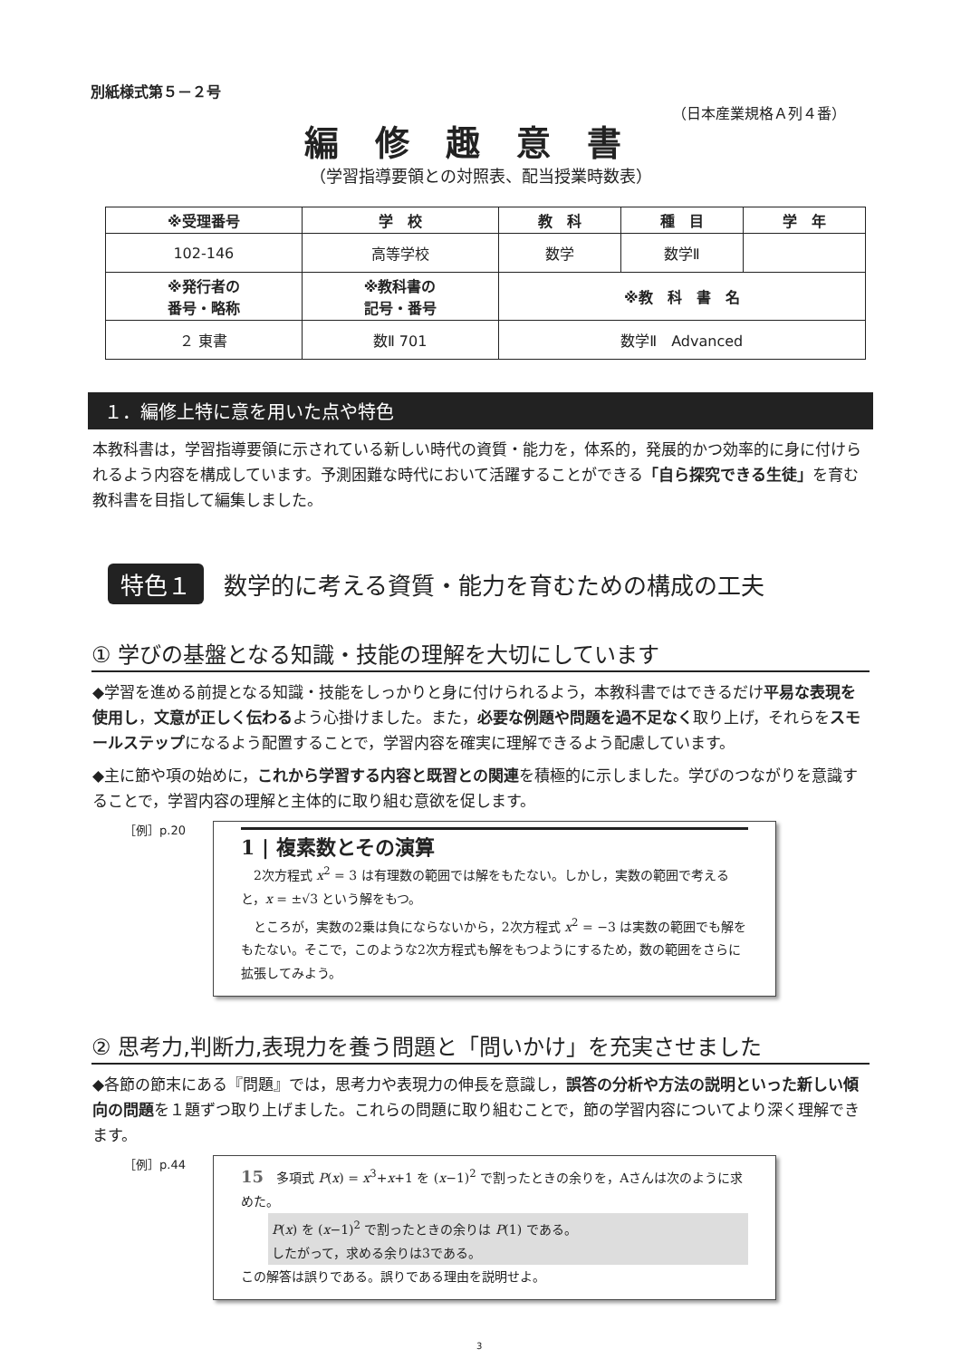別紙様式第５－２号
（日本産業規格Ａ列４番）
編修趣意書
（学習指導要領との対照表、配当授業時数表）
| ※受理番号 | 学 校 | 教 科 | 種 目 | 学 年 |
| --- | --- | --- | --- | --- |
| 102-146 | 高等学校 | 数学 | 数学Ⅱ | |
| ※発行者の 番号・略称 | ※教科書の 記号・番号 | ※教 科 書 名 | | |
| ２ 東書 | 数Ⅱ 701 | 数学Ⅱ Advanced | | |
１．編修上特に意を用いた点や特色
本教科書は，学習指導要領に示されている新しい時代の資質・能力を，体系的，発展的かつ効率的に身に付けられるよう内容を構成しています。予測困難な時代において活躍することができる「自ら探究できる生徒」を育む教科書を目指して編集しました。
特色１ 数学的に考える資質・能力を育むための構成の工夫
① 学びの基盤となる知識・技能の理解を大切にしています
◆学習を進める前提となる知識・技能をしっかりと身に付けられるよう，本教科書ではできるだけ平易な表現を使用し，文意が正しく伝わるよう心掛けました。また，必要な例題や問題を過不足なく取り上げ，それらをスモールステップになるよう配置することで，学習内容を確実に理解できるよう配慮しています。
◆主に節や項の始めに，これから学習する内容と既習との関連を積極的に示しました。学びのつながりを意識することで，学習内容の理解と主体的に取り組む意欲を促します。
［例］p.20
1 | 複素数とその演算
　2次方程式 x<sup>2</sup> = 3 は有理数の範囲では解をもたない。しかし，実数の範囲で考えると，x = ±√3 という解をもつ。
　ところが，実数の2乗は負にならないから，2次方程式 x<sup>2</sup> = −3 は実数の範囲でも解をもたない。そこで，このような2次方程式も解をもつようにするため，数の範囲をさらに拡張してみよう。
② 思考力,判断力,表現力を養う問題と「問いかけ」を充実させました
◆各節の節末にある『問題』では，思考力や表現力の伸長を意識し，誤答の分析や方法の説明といった新しい傾向の問題を１題ずつ取り上げました。これらの問題に取り組むことで，節の学習内容についてより深く理解できます。
［例］p.44
15　多項式 P(x) = x<sup>3</sup>+x+1 を (x−1)<sup>2</sup> で割ったときの余りを，Aさんは次のように求めた。
P(x) を (x−1)<sup>2</sup> で割ったときの余りは P(1) である。
したがって，求める余りは3である。
この解答は誤りである。誤りである理由を説明せよ。
3